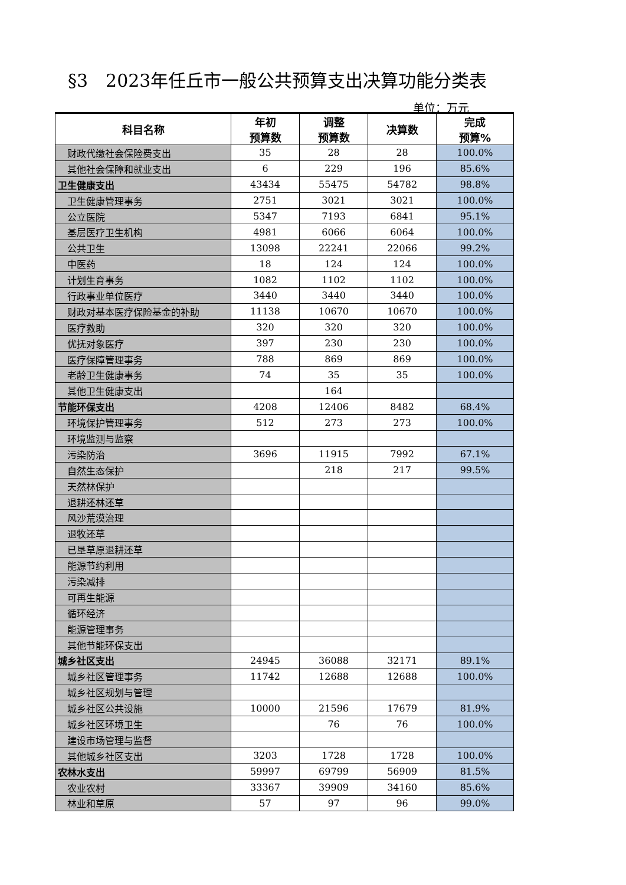§3　2023年任丘市一般公共预算支出决算功能分类表
单位：万元
| 科目名称 | 年初 预算数 | 调整 预算数 | 决算数 | 完成 预算% |
| --- | --- | --- | --- | --- |
| 财政代缴社会保险费支出 | 35 | 28 | 28 | 100.0% |
| 其他社会保障和就业支出 | 6 | 229 | 196 | 85.6% |
| 卫生健康支出 | 43434 | 55475 | 54782 | 98.8% |
| 卫生健康管理事务 | 2751 | 3021 | 3021 | 100.0% |
| 公立医院 | 5347 | 7193 | 6841 | 95.1% |
| 基层医疗卫生机构 | 4981 | 6066 | 6064 | 100.0% |
| 公共卫生 | 13098 | 22241 | 22066 | 99.2% |
| 中医药 | 18 | 124 | 124 | 100.0% |
| 计划生育事务 | 1082 | 1102 | 1102 | 100.0% |
| 行政事业单位医疗 | 3440 | 3440 | 3440 | 100.0% |
| 财政对基本医疗保险基金的补助 | 11138 | 10670 | 10670 | 100.0% |
| 医疗救助 | 320 | 320 | 320 | 100.0% |
| 优抚对象医疗 | 397 | 230 | 230 | 100.0% |
| 医疗保障管理事务 | 788 | 869 | 869 | 100.0% |
| 老龄卫生健康事务 | 74 | 35 | 35 | 100.0% |
| 其他卫生健康支出 | | 164 | | |
| 节能环保支出 | 4208 | 12406 | 8482 | 68.4% |
| 环境保护管理事务 | 512 | 273 | 273 | 100.0% |
| 环境监测与监察 | | | | |
| 污染防治 | 3696 | 11915 | 7992 | 67.1% |
| 自然生态保护 | | 218 | 217 | 99.5% |
| 天然林保护 | | | | |
| 退耕还林还草 | | | | |
| 风沙荒漠治理 | | | | |
| 退牧还草 | | | | |
| 已垦草原退耕还草 | | | | |
| 能源节约利用 | | | | |
| 污染减排 | | | | |
| 可再生能源 | | | | |
| 循环经济 | | | | |
| 能源管理事务 | | | | |
| 其他节能环保支出 | | | | |
| 城乡社区支出 | 24945 | 36088 | 32171 | 89.1% |
| 城乡社区管理事务 | 11742 | 12688 | 12688 | 100.0% |
| 城乡社区规划与管理 | | | | |
| 城乡社区公共设施 | 10000 | 21596 | 17679 | 81.9% |
| 城乡社区环境卫生 | | 76 | 76 | 100.0% |
| 建设市场管理与监督 | | | | |
| 其他城乡社区支出 | 3203 | 1728 | 1728 | 100.0% |
| 农林水支出 | 59997 | 69799 | 56909 | 81.5% |
| 农业农村 | 33367 | 39909 | 34160 | 85.6% |
| 林业和草原 | 57 | 97 | 96 | 99.0% |